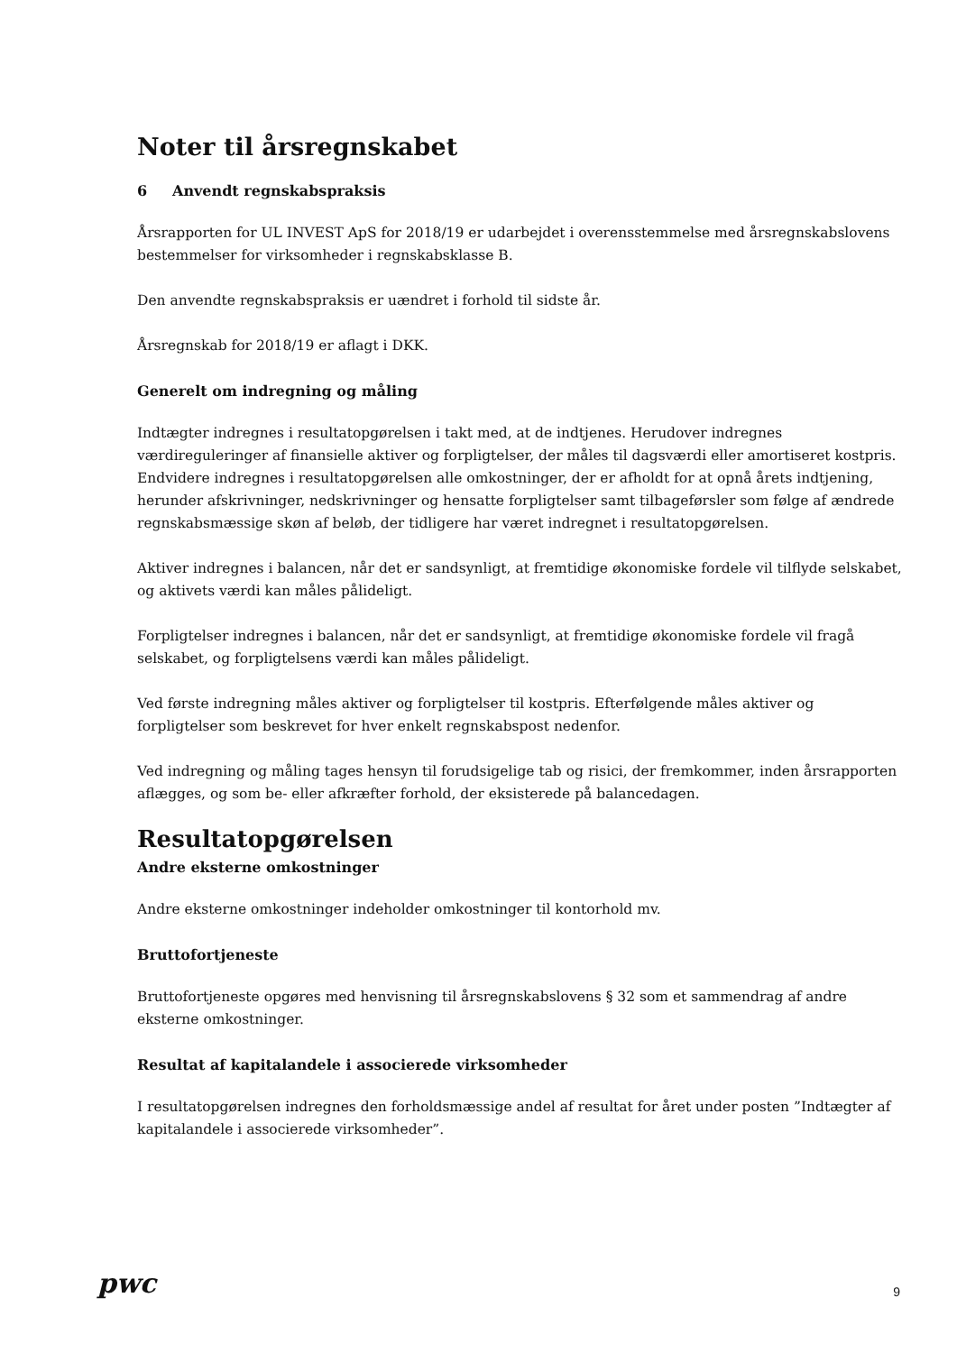Noter til årsregnskabet
6 Anvendt regnskabspraksis
Årsrapporten for UL INVEST ApS for 2018/19 er udarbejdet i overensstemmelse med årsregnskabslovens bestemmelser for virksomheder i regnskabsklasse B.
Den anvendte regnskabspraksis er uændret i forhold til sidste år.
Årsregnskab for 2018/19 er aflagt i DKK.
Generelt om indregning og måling
Indtægter indregnes i resultatopgørelsen i takt med, at de indtjenes. Herudover indregnes værdireguleringer af finansielle aktiver og forpligtelser, der måles til dagsværdi eller amortiseret kostpris. Endvidere indregnes i resultatopgørelsen alle omkostninger, der er afholdt for at opnå årets indtjening, herunder afskrivninger, nedskrivninger og hensatte forpligtelser samt tilbageførsler som følge af ændrede regnskabsmæssige skøn af beløb, der tidligere har været indregnet i resultatopgørelsen.
Aktiver indregnes i balancen, når det er sandsynligt, at fremtidige økonomiske fordele vil tilflyde selskabet, og aktivets værdi kan måles pålideligt.
Forpligtelser indregnes i balancen, når det er sandsynligt, at fremtidige økonomiske fordele vil fragå selskabet, og forpligtelsens værdi kan måles pålideligt.
Ved første indregning måles aktiver og forpligtelser til kostpris. Efterfølgende måles aktiver og forpligtelser som beskrevet for hver enkelt regnskabspost nedenfor.
Ved indregning og måling tages hensyn til forudsigelige tab og risici, der fremkommer, inden årsrapporten aflægges, og som be- eller afkræfter forhold, der eksisterede på balancedagen.
Resultatopgørelsen
Andre eksterne omkostninger
Andre eksterne omkostninger indeholder omkostninger til kontorhold mv.
Bruttofortjeneste
Bruttofortjeneste opgøres med henvisning til årsregnskabslovens § 32 som et sammendrag af andre eksterne omkostninger.
Resultat af kapitalandele i associerede virksomheder
I resultatopgørelsen indregnes den forholdsmæssige andel af resultat for året under posten ”Indtægter af kapitalandele i associerede virksomheder”.
pwc 9